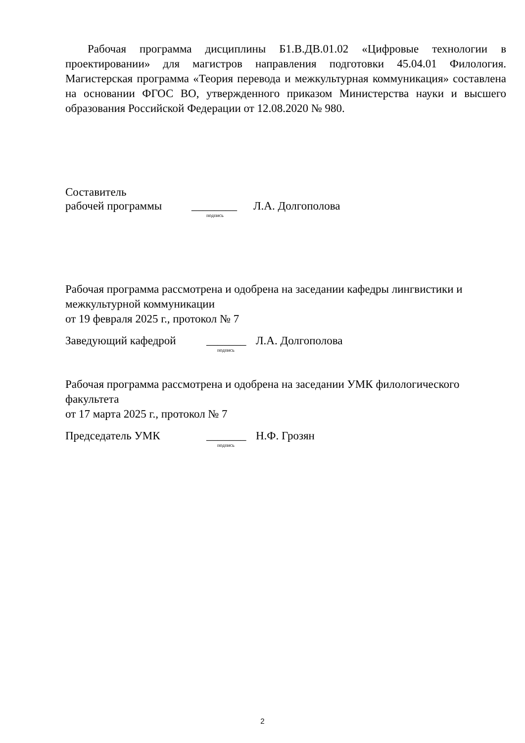Рабочая программа дисциплины Б1.В.ДВ.01.02 «Цифровые технологии в проектировании» для магистров направления подготовки 45.04.01 Филология. Магистерская программа «Теория перевода и межкультурная коммуникация» составлена на основании ФГОС ВО, утвержденного приказом Министерства науки и высшего образования Российской Федерации от 12.08.2020 № 980.
Составитель
рабочей программы ________ Л.А. Долгополова
подпись
Рабочая программа рассмотрена и одобрена на заседании кафедры лингвистики и межкультурной коммуникации
от 19 февраля 2025 г., протокол № 7
Заведующий кафедрой _______ Л.А. Долгополова
подпись
Рабочая программа рассмотрена и одобрена на заседании УМК филологического факультета
от 17 марта 2025 г., протокол № 7
Председатель УМК _______ Н.Ф. Грозян
подпись
2